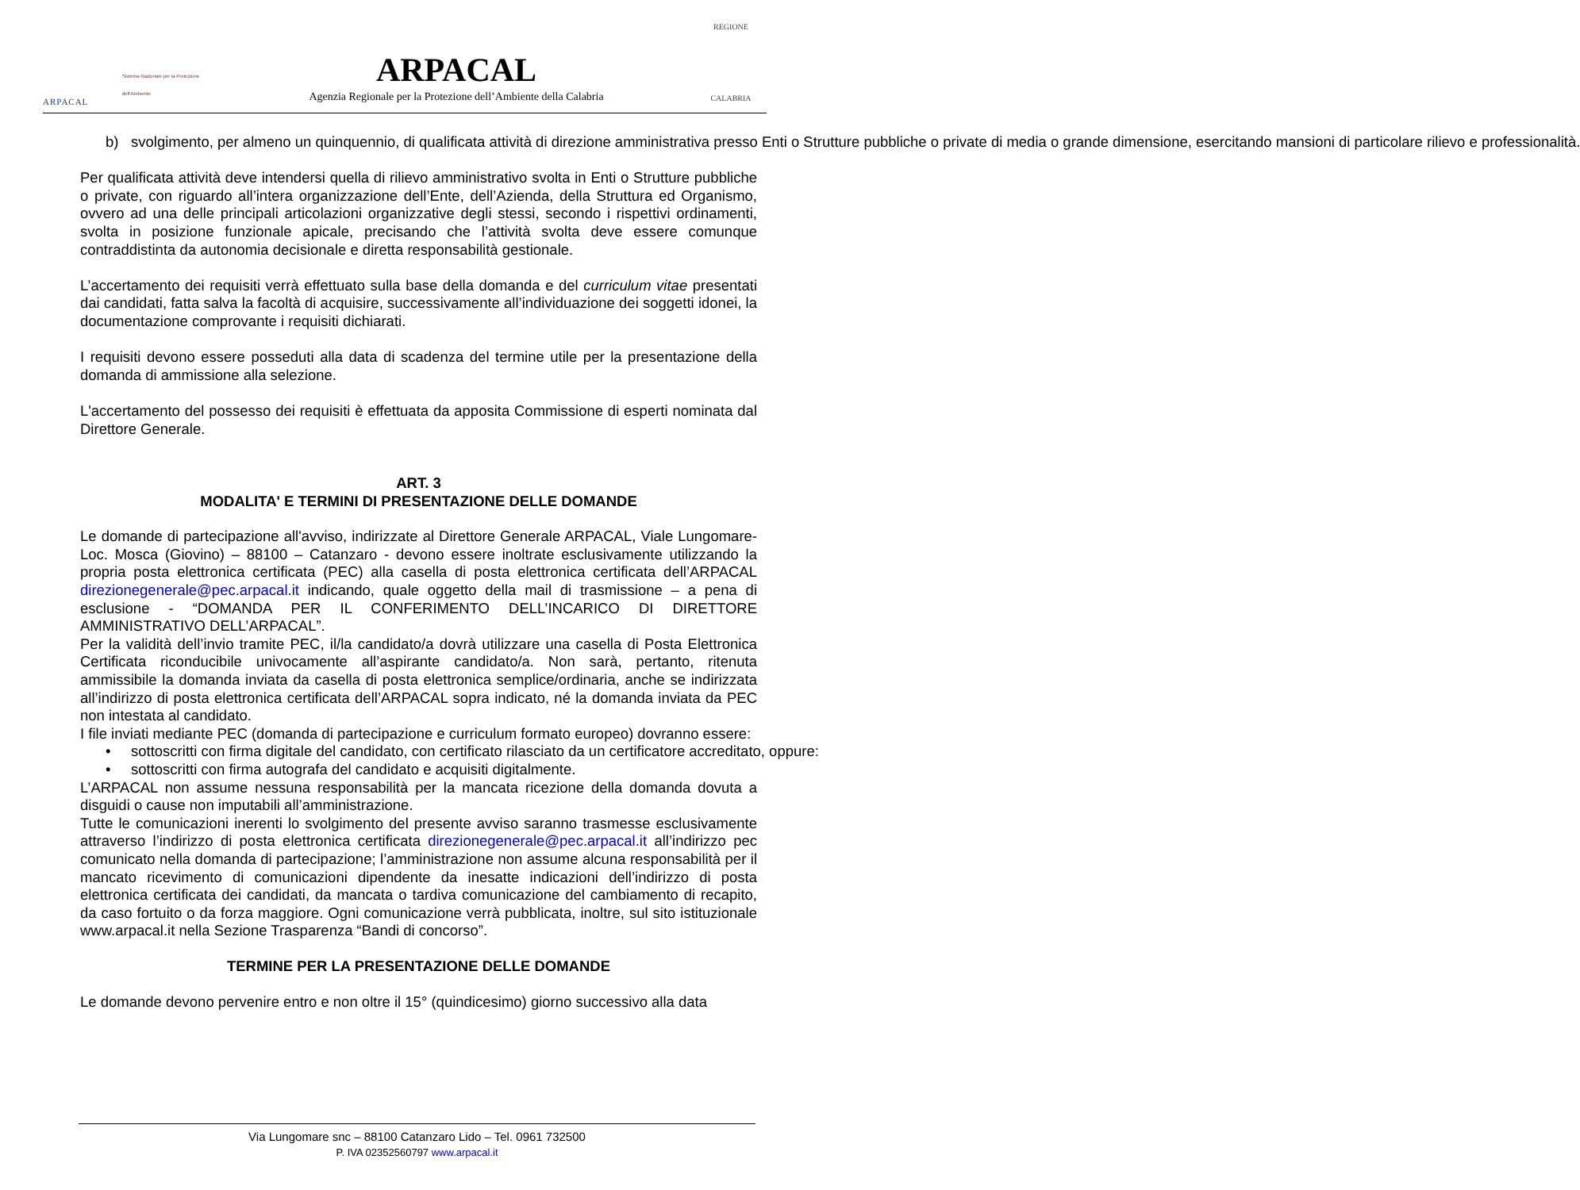ARPACAL
Sistema Nazionale per la Protezione dell'Ambiente
ARPACAL
Agenzia Regionale per la Protezione dell’Ambiente della Calabria
REGIONE
CALABRIA
b) svolgimento, per almeno un quinquennio, di qualificata attività di direzione amministrativa presso Enti o Strutture pubbliche o private di media o grande dimensione, esercitando mansioni di particolare rilievo e professionalità.
Per qualificata attività deve intendersi quella di rilievo amministrativo svolta in Enti o Strutture pubbliche o private, con riguardo all’intera organizzazione dell’Ente, dell’Azienda, della Struttura ed Organismo, ovvero ad una delle principali articolazioni organizzative degli stessi, secondo i rispettivi ordinamenti, svolta in posizione funzionale apicale, precisando che l’attività svolta deve essere comunque contraddistinta da autonomia decisionale e diretta responsabilità gestionale.
L’accertamento dei requisiti verrà effettuato sulla base della domanda e del curriculum vitae presentati dai candidati, fatta salva la facoltà di acquisire, successivamente all’individuazione dei soggetti idonei, la documentazione comprovante i requisiti dichiarati.
I requisiti devono essere posseduti alla data di scadenza del termine utile per la presentazione della domanda di ammissione alla selezione.
L'accertamento del possesso dei requisiti è effettuata da apposita Commissione di esperti nominata dal Direttore Generale.
ART. 3
MODALITA' E TERMINI DI PRESENTAZIONE DELLE DOMANDE
Le domande di partecipazione all'avviso, indirizzate al Direttore Generale ARPACAL, Viale Lungomare-Loc. Mosca (Giovino) – 88100 – Catanzaro - devono essere inoltrate esclusivamente utilizzando la propria posta elettronica certificata (PEC) alla casella di posta elettronica certificata dell’ARPACAL direzionegenerale@pec.arpacal.it indicando, quale oggetto della mail di trasmissione – a pena di esclusione - “DOMANDA PER IL CONFERIMENTO DELL’INCARICO DI DIRETTORE AMMINISTRATIVO DELL’ARPACAL”.
Per la validità dell’invio tramite PEC, il/la candidato/a dovrà utilizzare una casella di Posta Elettronica Certificata riconducibile univocamente all’aspirante candidato/a. Non sarà, pertanto, ritenuta ammissibile la domanda inviata da casella di posta elettronica semplice/ordinaria, anche se indirizzata all’indirizzo di posta elettronica certificata dell’ARPACAL sopra indicato, né la domanda inviata da PEC non intestata al candidato.
I file inviati mediante PEC (domanda di partecipazione e curriculum formato europeo) dovranno essere:
• sottoscritti con firma digitale del candidato, con certificato rilasciato da un certificatore accreditato, oppure:
• sottoscritti con firma autografa del candidato e acquisiti digitalmente.
L’ARPACAL non assume nessuna responsabilità per la mancata ricezione della domanda dovuta a disguidi o cause non imputabili all’amministrazione.
Tutte le comunicazioni inerenti lo svolgimento del presente avviso saranno trasmesse esclusivamente attraverso l’indirizzo di posta elettronica certificata direzionegenerale@pec.arpacal.it all’indirizzo pec comunicato nella domanda di partecipazione; l’amministrazione non assume alcuna responsabilità per il mancato ricevimento di comunicazioni dipendente da inesatte indicazioni dell’indirizzo di posta elettronica certificata dei candidati, da mancata o tardiva comunicazione del cambiamento di recapito, da caso fortuito o da forza maggiore. Ogni comunicazione verrà pubblicata, inoltre, sul sito istituzionale www.arpacal.it nella Sezione Trasparenza “Bandi di concorso”.
TERMINE PER LA PRESENTAZIONE DELLE DOMANDE
Le domande devono pervenire entro e non oltre il 15° (quindicesimo) giorno successivo alla data
Via Lungomare snc – 88100 Catanzaro Lido – Tel. 0961 732500
P. IVA 02352560797 www.arpacal.it